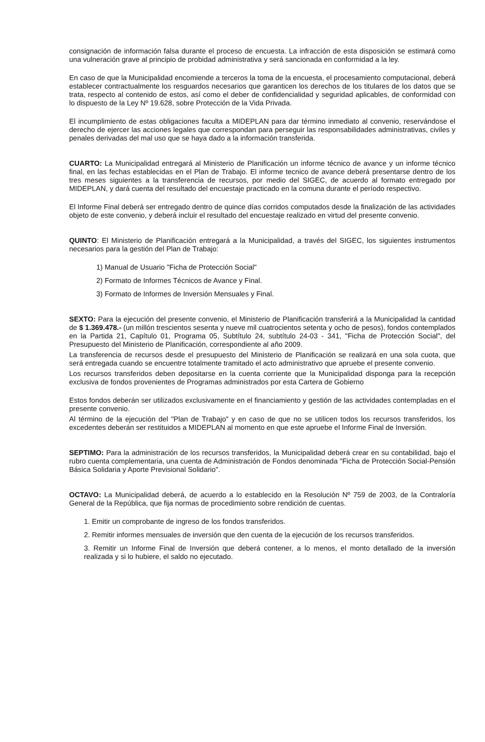consignación de información falsa durante el proceso de encuesta. La infracción de esta disposición se estimará como una vulneración grave al principio de probidad administrativa y será sancionada en conformidad a la ley.
En caso de que la Municipalidad encomiende a terceros la toma de la encuesta, el procesamiento computacional, deberá establecer contractualmente los resguardos necesarios que garanticen los derechos de los titulares de los datos que se trata, respecto al contenido de estos, así como el deber de confidencialidad y seguridad aplicables, de conformidad con lo dispuesto de la Ley Nº 19.628, sobre Protección de la Vida Privada.
El incumplimiento de estas obligaciones faculta a MIDEPLAN para dar término inmediato al convenio, reservándose el derecho de ejercer las acciones legales que correspondan para perseguir las responsabilidades administrativas, civiles y penales derivadas del mal uso que se haya dado a la información transferida.
CUARTO: La Municipalidad entregará al Ministerio de Planificación un informe técnico de avance y un informe técnico final, en las fechas establecidas en el Plan de Trabajo. El informe tecnico de avance deberá presentarse dentro de los tres meses siguientes a la transferencia de recursos, por medio del SIGEC, de acuerdo al formato entregado por MIDEPLAN, y dará cuenta del resultado del encuestaje practicado en la comuna durante el período respectivo.
El Informe Final deberá ser entregado dentro de quince días corridos computados desde la finalización de las actividades objeto de este convenio, y deberá incluir el resultado del encuestaje realizado en virtud del presente convenio.
QUINTO: El Ministerio de Planificación entregará a la Municipalidad, a través del SIGEC, los siguientes instrumentos necesarios para la gestión del Plan de Trabajo:
1) Manual de Usuario "Ficha de Protección Social"
2) Formato de Informes Técnicos de Avance y Final.
3) Formato de Informes de Inversión Mensuales y Final.
SEXTO: Para la ejecución del presente convenio, el Ministerio de Planificación transferirá a la Municipalidad la cantidad de $ 1.369.478.- (un millón trescientos sesenta y nueve mil cuatrocientos setenta y ocho de pesos), fondos contemplados en la Partida 21, Capítulo 01, Programa 05, Subtítulo 24, subtítulo 24-03 - 341, "Ficha de Protección Social", del Presupuesto del Ministerio de Planificación, correspondiente al año 2009.
La transferencia de recursos desde el presupuesto del Ministerio de Planificación se realizará en una sola cuota, que será entregada cuando se encuentre totalmente tramitado el acto administrativo que apruebe el presente convenio.
Los recursos transferidos deben depositarse en la cuenta corriente que la Municipalidad disponga para la recepción exclusiva de fondos provenientes de Programas administrados por esta Cartera de Gobierno
Estos fondos deberán ser utilizados exclusivamente en el financiamiento y gestión de las actividades contempladas en el presente convenio.
Al término de la ejecución del "Plan de Trabajo" y en caso de que no se utilicen todos los recursos transferidos, los excedentes deberán ser restituidos a MIDEPLAN al momento en que este apruebe el Informe Final de Inversión.
SEPTIMO: Para la administración de los recursos transferidos, la Municipalidad deberá crear en su contabilidad, bajo el rubro cuenta complementaria, una cuenta de Administración de Fondos denominada "Ficha de Protección Social-Pensión Básica Solidaria y Aporte Previsional Solidario".
OCTAVO: La Municipalidad deberá, de acuerdo a lo establecido en la Resolución Nº 759 de 2003, de la Contraloría General de la República, que fija normas de procedimiento sobre rendición de cuentas.
1. Emitir un comprobante de ingreso de los fondos transferidos.
2. Remitir informes mensuales de inversión que den cuenta de la ejecución de los recursos transferidos.
3. Remitir un Informe Final de Inversión que deberá contener, a lo menos, el monto detallado de la inversión realizada y si lo hubiere, el saldo no ejecutado.